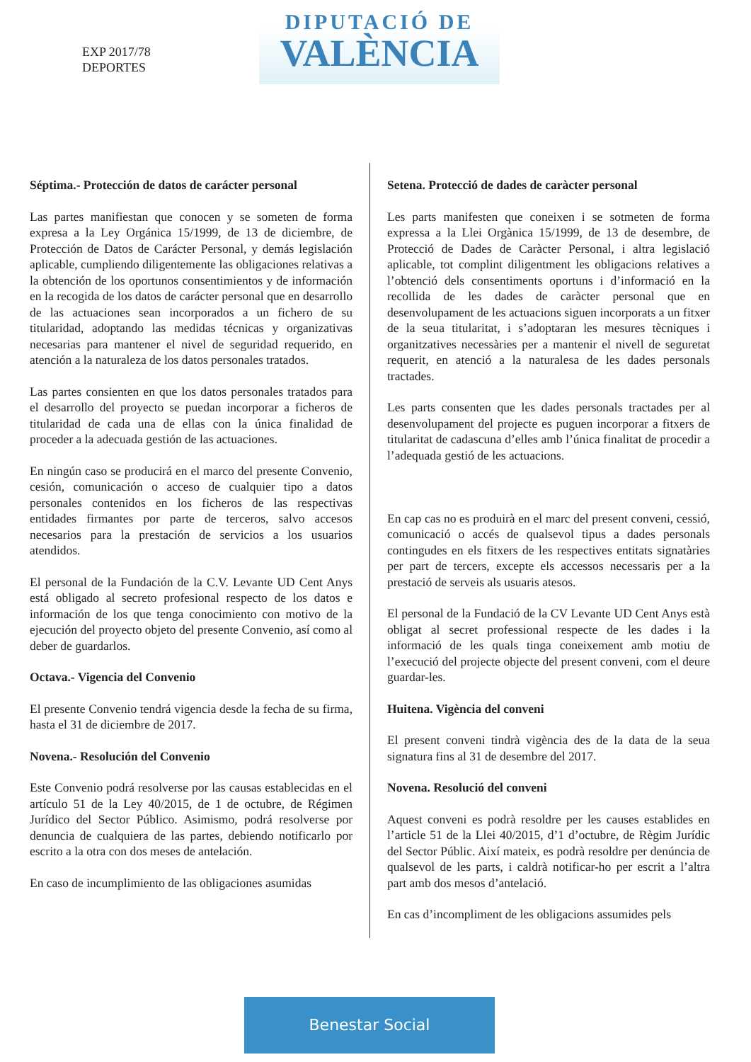EXP 2017/78
DEPORTES
DIPUTACIÓ DE
VALÈNCIA
Séptima.- Protección de datos de carácter personal
Las partes manifiestan que conocen y se someten de forma expresa a la Ley Orgánica 15/1999, de 13 de diciembre, de Protección de Datos de Carácter Personal, y demás legislación aplicable, cumpliendo diligentemente las obligaciones relativas a la obtención de los oportunos consentimientos y de información en la recogida de los datos de carácter personal que en desarrollo de las actuaciones sean incorporados a un fichero de su titularidad, adoptando las medidas técnicas y organizativas necesarias para mantener el nivel de seguridad requerido, en atención a la naturaleza de los datos personales tratados.
Las partes consienten en que los datos personales tratados para el desarrollo del proyecto se puedan incorporar a ficheros de titularidad de cada una de ellas con la única finalidad de proceder a la adecuada gestión de las actuaciones.
En ningún caso se producirá en el marco del presente Convenio, cesión, comunicación o acceso de cualquier tipo a datos personales contenidos en los ficheros de las respectivas entidades firmantes por parte de terceros, salvo accesos necesarios para la prestación de servicios a los usuarios atendidos.
El personal de la Fundación de la C.V. Levante UD Cent Anys está obligado al secreto profesional respecto de los datos e información de los que tenga conocimiento con motivo de la ejecución del proyecto objeto del presente Convenio, así como al deber de guardarlos.
Octava.- Vigencia del Convenio
El presente Convenio tendrá vigencia desde la fecha de su firma, hasta el 31 de diciembre de 2017.
Novena.- Resolución del Convenio
Este Convenio podrá resolverse por las causas establecidas en el artículo 51 de la Ley 40/2015, de 1 de octubre, de Régimen Jurídico del Sector Público. Asimismo, podrá resolverse por denuncia de cualquiera de las partes, debiendo notificarlo por escrito a la otra con dos meses de antelación.
En caso de incumplimiento de las obligaciones asumidas
Setena. Protecció de dades de caràcter personal
Les parts manifesten que coneixen i se sotmeten de forma expressa a la Llei Orgànica 15/1999, de 13 de desembre, de Protecció de Dades de Caràcter Personal, i altra legislació aplicable, tot complint diligentment les obligacions relatives a l’obtenció dels consentiments oportuns i d’informació en la recollida de les dades de caràcter personal que en desenvolupament de les actuacions siguen incorporats a un fitxer de la seua titularitat, i s’adoptaran les mesures tècniques i organitzatives necessàries per a mantenir el nivell de seguretat requerit, en atenció a la naturalesa de les dades personals tractades.
Les parts consenten que les dades personals tractades per al desenvolupament del projecte es puguen incorporar a fitxers de titularitat de cadascuna d’elles amb l’única finalitat de procedir a l’adequada gestió de les actuacions.
En cap cas no es produirà en el marc del present conveni, cessió, comunicació o accés de qualsevol tipus a dades personals contingudes en els fitxers de les respectives entitats signatàries per part de tercers, excepte els accessos necessaris per a la prestació de serveis als usuaris atesos.
El personal de la Fundació de la CV Levante UD Cent Anys està obligat al secret professional respecte de les dades i la informació de les quals tinga coneixement amb motiu de l’execució del projecte objecte del present conveni, com el deure guardar-les.
Huitena. Vigència del conveni
El present conveni tindrà vigència des de la data de la seua signatura fins al 31 de desembre del 2017.
Novena. Resolució del conveni
Aquest conveni es podrà resoldre per les causes establides en l’article 51 de la Llei 40/2015, d’1 d’octubre, de Règim Jurídic del Sector Públic. Així mateix, es podrà resoldre per denúncia de qualsevol de les parts, i caldrà notificar-ho per escrit a l’altra part amb dos mesos d’antelació.
En cas d’incompliment de les obligacions assumides pels
Benestar Social